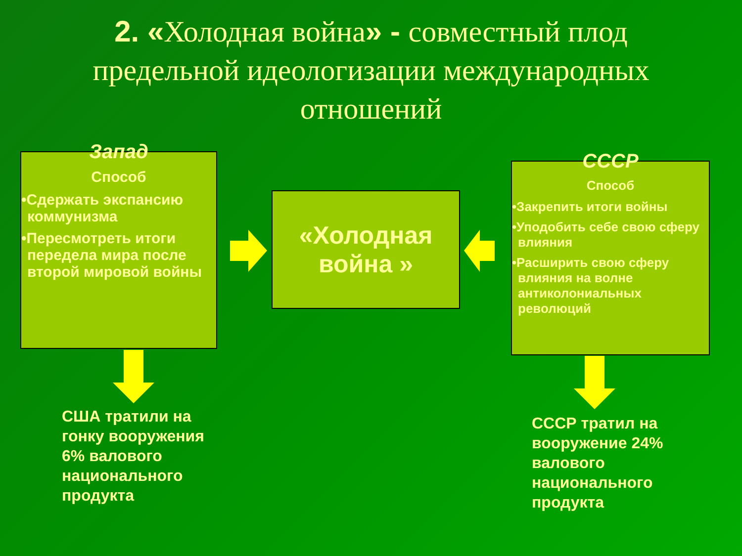2. «Холодная война» - совместный плод предельной идеологизации международных отношений
Запад
Способ
•Сдержать экспансию коммунизма
•Пересмотреть итоги передела мира после второй мировой войны
«Холодная война »
СССР
Способ
•Закрепить итоги войны
•Уподобить себе свою сферу влияния
•Расширить свою сферу влияния на волне антиколониальных революций
США тратили на
гонку вооружения
6% валового
национального
продукта
СССР тратил на
вооружение 24%
валового
национального
продукта